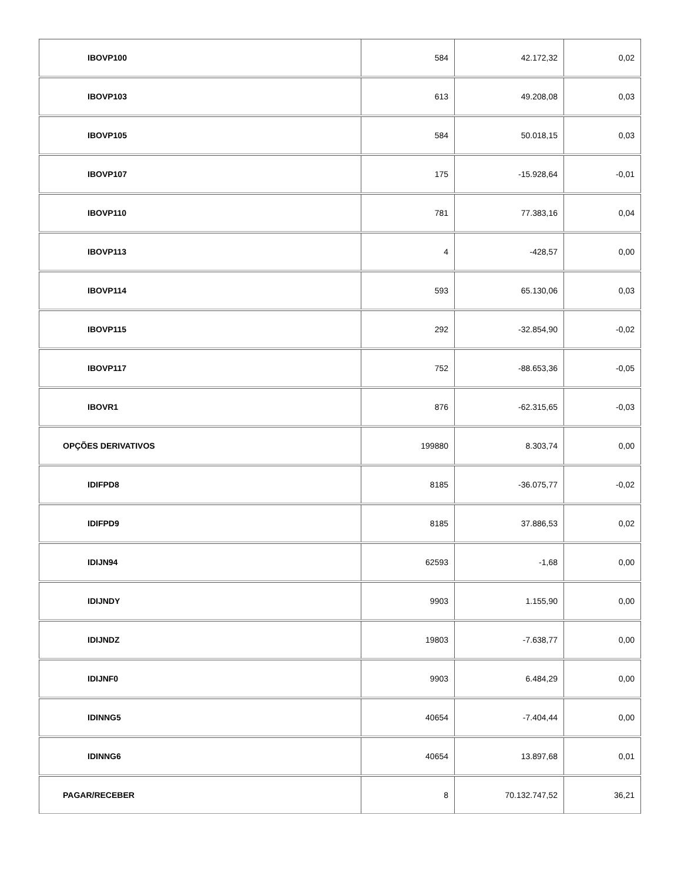| IBOVP100 | 584 | 42.172,32 | 0,02 |
| IBOVP103 | 613 | 49.208,08 | 0,03 |
| IBOVP105 | 584 | 50.018,15 | 0,03 |
| IBOVP107 | 175 | -15.928,64 | -0,01 |
| IBOVP110 | 781 | 77.383,16 | 0,04 |
| IBOVP113 | 4 | -428,57 | 0,00 |
| IBOVP114 | 593 | 65.130,06 | 0,03 |
| IBOVP115 | 292 | -32.854,90 | -0,02 |
| IBOVP117 | 752 | -88.653,36 | -0,05 |
| IBOVR1 | 876 | -62.315,65 | -0,03 |
| OPÇÕES DERIVATIVOS | 199880 | 8.303,74 | 0,00 |
| IDIFPD8 | 8185 | -36.075,77 | -0,02 |
| IDIFPD9 | 8185 | 37.886,53 | 0,02 |
| IDIJN94 | 62593 | -1,68 | 0,00 |
| IDIJNDY | 9903 | 1.155,90 | 0,00 |
| IDIJNDZ | 19803 | -7.638,77 | 0,00 |
| IDIJNF0 | 9903 | 6.484,29 | 0,00 |
| IDINNG5 | 40654 | -7.404,44 | 0,00 |
| IDINNG6 | 40654 | 13.897,68 | 0,01 |
| PAGAR/RECEBER | 8 | 70.132.747,52 | 36,21 |